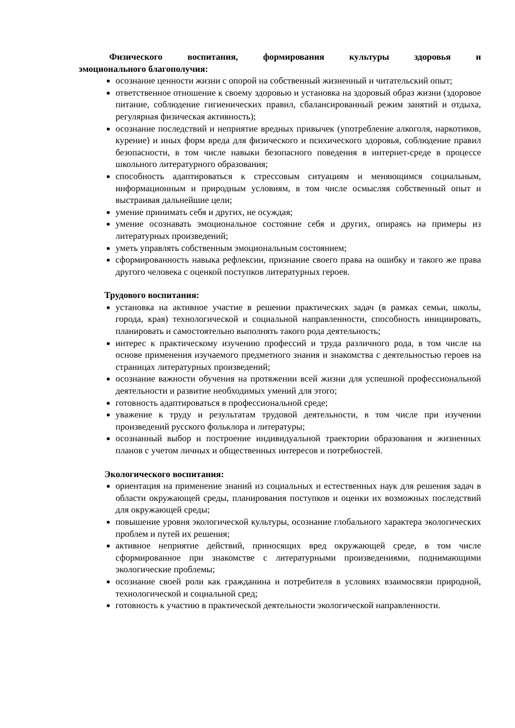Физического воспитания, формирования культуры здоровья и
эмоционального благополучия:
осознание ценности жизни с опорой на собственный жизненный и читательский опыт;
ответственное отношение к своему здоровью и установка на здоровый образ жизни (здоровое питание, соблюдение гигиенических правил, сбалансированный режим занятий и отдыха, регулярная физическая активность);
осознание последствий и неприятие вредных привычек (употребление алкоголя, наркотиков, курение) и иных форм вреда для физического и психического здоровья, соблюдение правил безопасности, в том числе навыки безопасного поведения в интернет-среде в процессе школьного литературного образования;
способность адаптироваться к стрессовым ситуациям и меняющимся социальным, информационным и природным условиям, в том числе осмысляя собственный опыт и выстраивая дальнейшие цели;
умение принимать себя и других, не осуждая;
умение осознавать эмоциональное состояние себя и других, опираясь на примеры из литературных произведений;
уметь управлять собственным эмоциональным состоянием;
сформированность навыка рефлексии, признание своего права на ошибку и такого же права другого человека с оценкой поступков литературных героев.
Трудового воспитания:
установка на активное участие в решении практических задач (в рамках семьи, школы, города, края) технологической и социальной направленности, способность инициировать, планировать и самостоятельно выполнять такого рода деятельность;
интерес к практическому изучению профессий и труда различного рода, в том числе на основе применения изучаемого предметного знания и знакомства с деятельностью героев на страницах литературных произведений;
осознание важности обучения на протяжении всей жизни для успешной профессиональной деятельности и развитие необходимых умений для этого;
готовность адаптироваться в профессиональной среде;
уважение к труду и результатам трудовой деятельности, в том числе при изучении произведений русского фольклора и литературы;
осознанный выбор и построение индивидуальной траектории образования и жизненных планов с учетом личных и общественных интересов и потребностей.
Экологического воспитания:
ориентация на применение знаний из социальных и естественных наук для решения задач в области окружающей среды, планирования поступков и оценки их возможных последствий для окружающей среды;
повышение уровня экологической культуры, осознание глобального характера экологических проблем и путей их решения;
активное неприятие действий, приносящих вред окружающей среде, в том числе сформированное при знакомстве с литературными произведениями, поднимающими экологические проблемы;
осознание своей роли как гражданина и потребителя в условиях взаимосвязи природной, технологической и социальной сред;
готовность к участию в практической деятельности экологической направленности.